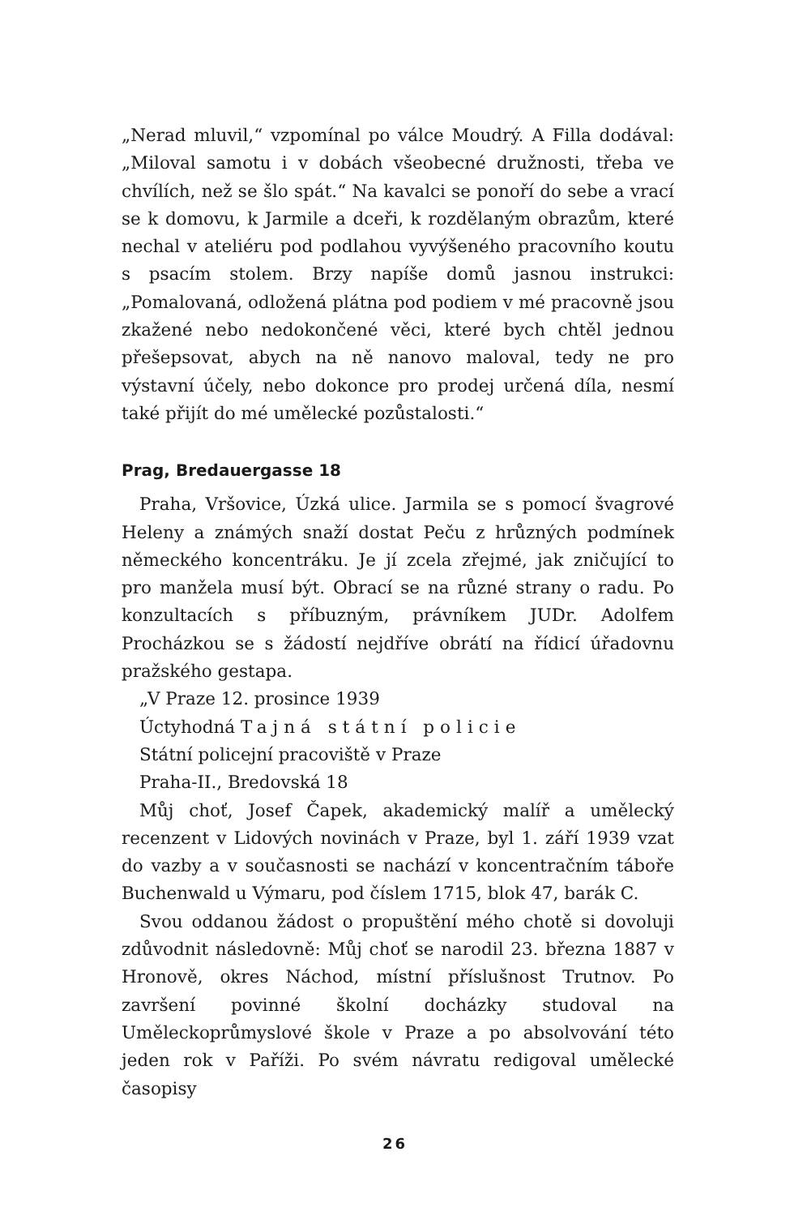„Nerad mluvil,“ vzpomínal po válce Moudrý. A Filla dodával: „Miloval samotu i v dobách všeobecné družnosti, třeba ve chvílích, než se šlo spát.“ Na kavalci se ponoří do sebe a vrací se k domovu, k Jarmile a dceři, k rozdělaným obrazům, které nechal v ateliéru pod podlahou vyvýšeného pracovního koutu s psacím stolem. Brzy napíše domů jasnou instrukci: „Pomalovaná, odložená plátna pod podiem v mé pracovně jsou zkažené nebo nedokončené věci, které bych chtěl jednou přešepsovat, abych na ně nanovo maloval, tedy ne pro výstavní účely, nebo dokonce pro prodej určená díla, nesmí také přijít do mé umělecké pozůstalosti.“
Prag, Bredauergasse 18
Praha, Vršovice, Úzká ulice. Jarmila se s pomocí švagrové Heleny a známých snaží dostat Peču z hrůzných podmínek německého koncentráku. Je jí zcela zřejmé, jak zničující to pro manžela musí být. Obrací se na různé strany o radu. Po konzultacích s příbuzným, právníkem JUDr. Adolfem Procházkou se s žádostí nejdříve obrátí na řídicí úřadovnu pražského gestapa.
„V Praze 12. prosince 1939
Úctyhodná Tajná státní policie
Státní policejní pracoviště v Praze
Praha-II., Bredovská 18
Můj choť, Josef Čapek, akademický malíř a umělecký recenzent v Lidových novinách v Praze, byl 1. září 1939 vzat do vazby a v současnosti se nachází v koncentračním táboře Buchenwald u Výmaru, pod číslem 1715, blok 47, barák C.
Svou oddanou žádost o propuštění mého chotě si dovoluji zdůvodnit následovně: Můj choť se narodil 23. března 1887 v Hronově, okres Náchod, místní příslušnost Trutnov. Po završení povinné školní docházky studoval na Uměleckoprůmyslové škole v Praze a po absolvování této jeden rok v Paříži. Po svém návratu redigoval umělecké časopisy
26